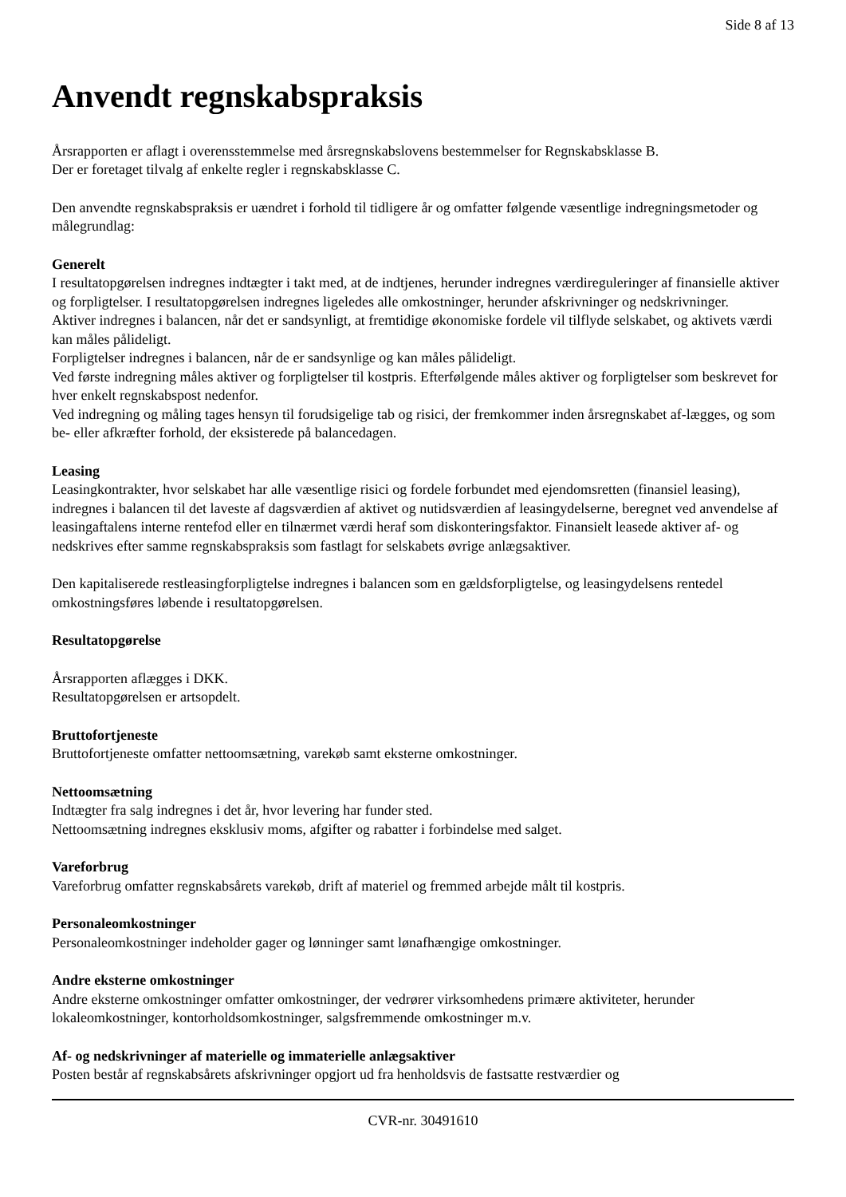Side 8 af 13
Anvendt regnskabspraksis
Årsrapporten er aflagt i overensstemmelse med årsregnskabslovens bestemmelser for Regnskabsklasse B.
Der er foretaget tilvalg af enkelte regler i regnskabsklasse C.
Den anvendte regnskabspraksis er uændret i forhold til tidligere år og omfatter følgende væsentlige indregningsmetoder og målegrundlag:
Generelt
I resultatopgørelsen indregnes indtægter i takt med, at de indtjenes, herunder indregnes værdireguleringer af finansielle aktiver og forpligtelser. I resultatopgørelsen indregnes ligeledes alle omkostninger, herunder afskrivninger og nedskrivninger.
Aktiver indregnes i balancen, når det er sandsynligt, at fremtidige økonomiske fordele vil tilflyde selskabet, og aktivets værdi kan måles pålideligt.
Forpligtelser indregnes i balancen, når de er sandsynlige og kan måles pålideligt.
Ved første indregning måles aktiver og forpligtelser til kostpris. Efterfølgende måles aktiver og forpligtelser som beskrevet for hver enkelt regnskabspost nedenfor.
Ved indregning og måling tages hensyn til forudsigelige tab og risici, der fremkommer inden årsregnskabet af-lægges, og som be- eller afkræfter forhold, der eksisterede på balancedagen.
Leasing
Leasingkontrakter, hvor selskabet har alle væsentlige risici og fordele forbundet med ejendomsretten (finansiel leasing), indregnes i balancen til det laveste af dagsværdien af aktivet og nutidsværdien af leasingydelserne, beregnet ved anvendelse af leasingaftalens interne rentefod eller en tilnærmet værdi heraf som diskonteringsfaktor. Finansielt leasede aktiver af- og nedskrives efter samme regnskabspraksis som fastlagt for selskabets øvrige anlægsaktiver.
Den kapitaliserede restleasingforpligtelse indregnes i balancen som en gældsforpligtelse, og leasingydelsens rentedel omkostningsføres løbende i resultatopgørelsen.
Resultatopgørelse
Årsrapporten aflægges i DKK.
Resultatopgørelsen er artsopdelt.
Bruttofortjeneste
Bruttofortjeneste omfatter nettoomsætning, varekøb samt eksterne omkostninger.
Nettoomsætning
Indtægter fra salg indregnes i det år, hvor levering har funder sted.
Nettoomsætning indregnes eksklusiv moms, afgifter og rabatter i forbindelse med salget.
Vareforbrug
Vareforbrug omfatter regnskabsårets varekøb, drift af materiel og fremmed arbejde målt til kostpris.
Personaleomkostninger
Personaleomkostninger indeholder gager og lønninger samt lønafhængige omkostninger.
Andre eksterne omkostninger
Andre eksterne omkostninger omfatter omkostninger, der vedrører virksomhedens primære aktiviteter, herunder lokaleomkostninger, kontorholdsomkostninger, salgsfremmende omkostninger m.v.
Af- og nedskrivninger af materielle og immaterielle anlægsaktiver
Posten består af regnskabsårets afskrivninger opgjort ud fra henholdsvis de fastsatte restværdier og
CVR-nr. 30491610